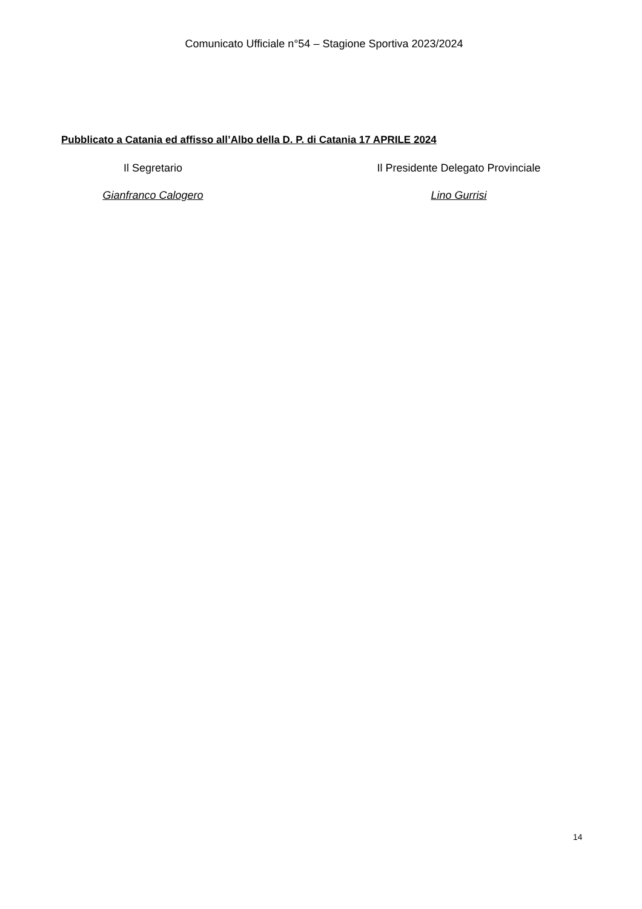Comunicato Ufficiale n°54 – Stagione Sportiva 2023/2024
Pubblicato a Catania ed affisso all’Albo della D. P. di Catania 17 APRILE 2024
Il Segretario Il Presidente Delegato Provinciale
Gianfranco Calogero Lino Gurrisi
14